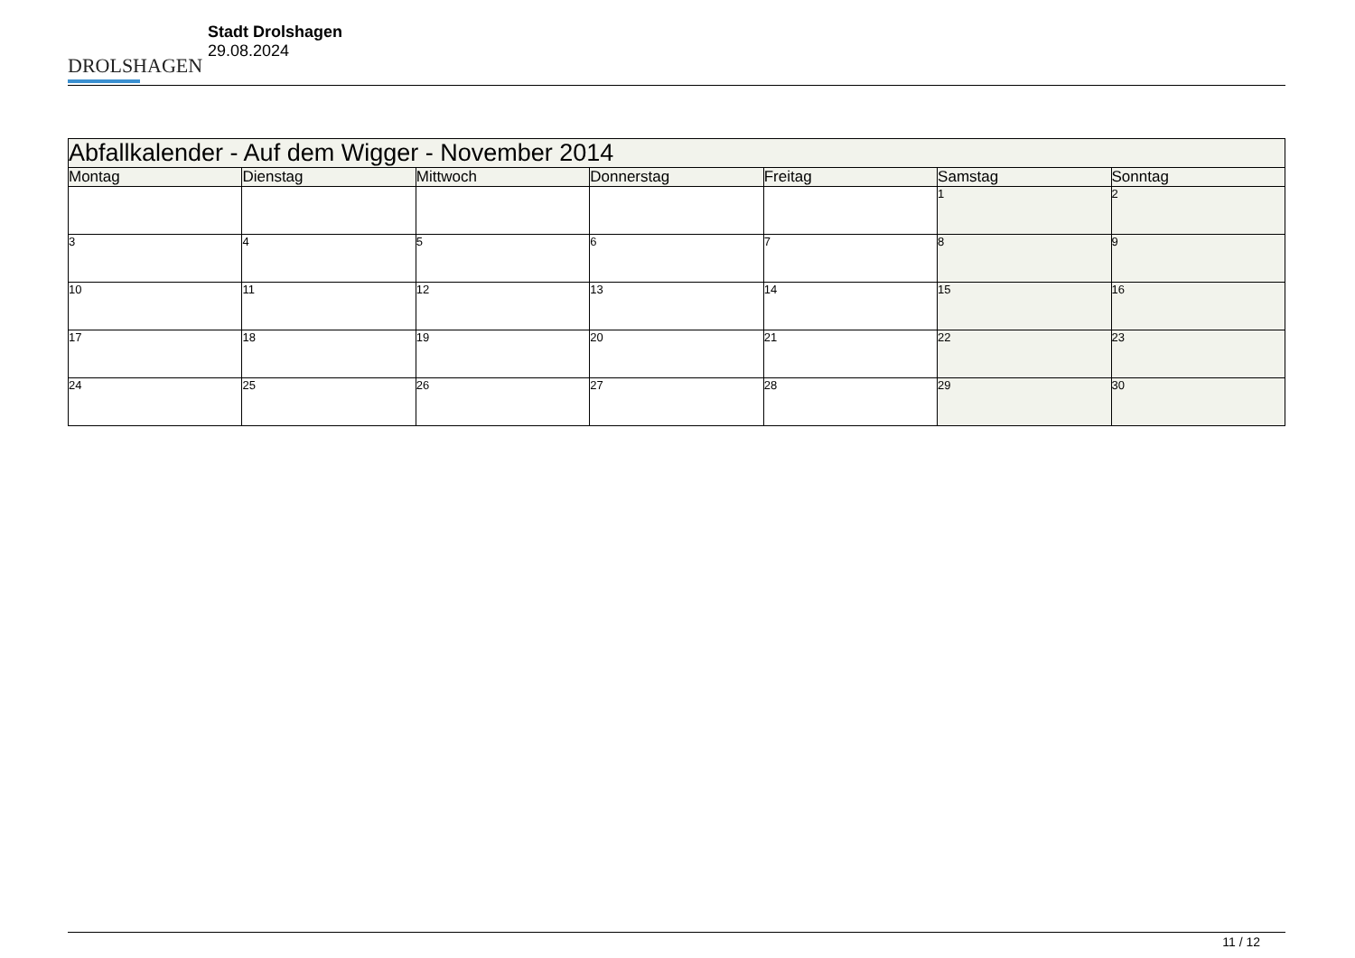DROLSHAGEN
Stadt Drolshagen
29.08.2024
| Abfallkalender - Auf dem Wigger - November 2014 | | | | | | |
| --- | --- | --- | --- | --- | --- | --- |
| Montag | Dienstag | Mittwoch | Donnerstag | Freitag | Samstag | Sonntag |
| | | | | | 1 | 2 |
| 3 | 4 | 5 | 6 | 7 | 8 | 9 |
| 10 | 11 | 12 | 13 | 14 | 15 | 16 |
| 17 | 18 | 19 | 20 | 21 | 22 | 23 |
| 24 | 25 | 26 | 27 | 28 | 29 | 30 |
11 / 12